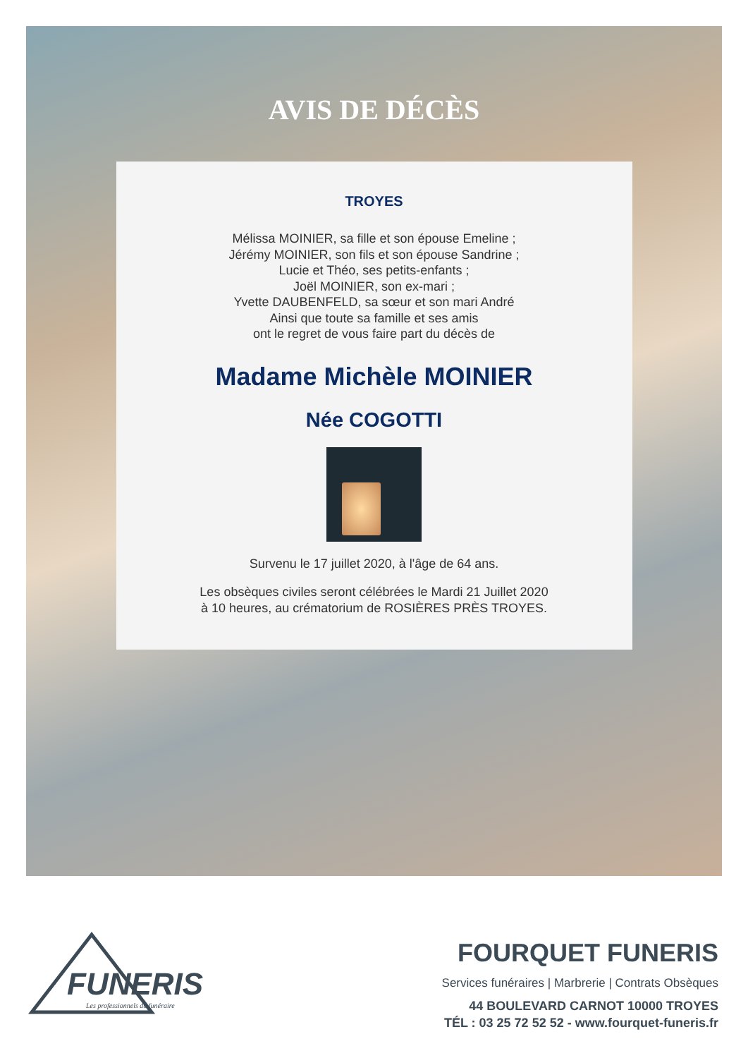AVIS DE DÉCÈS
TROYES
Mélissa MOINIER, sa fille et son épouse Emeline ;
Jérémy MOINIER, son fils et son épouse Sandrine ;
Lucie et Théo, ses petits-enfants ;
Joël MOINIER, son ex-mari ;
Yvette DAUBENFELD, sa sœur et son mari André
Ainsi que toute sa famille et ses amis
ont le regret de vous faire part du décès de
Madame Michèle MOINIER
Née COGOTTI
Survenu le 17 juillet 2020, à l'âge de 64 ans.
Les obsèques civiles seront célébrées le Mardi 21 Juillet 2020
à 10 heures, au crématorium de ROSIÈRES PRÈS TROYES.
FUNERIS
Les professionnels du funéraire
FOURQUET FUNERIS
Services funéraires | Marbrerie | Contrats Obsèques
44 BOULEVARD CARNOT 10000 TROYES
TÉL : 03 25 72 52 52 - www.fourquet-funeris.fr